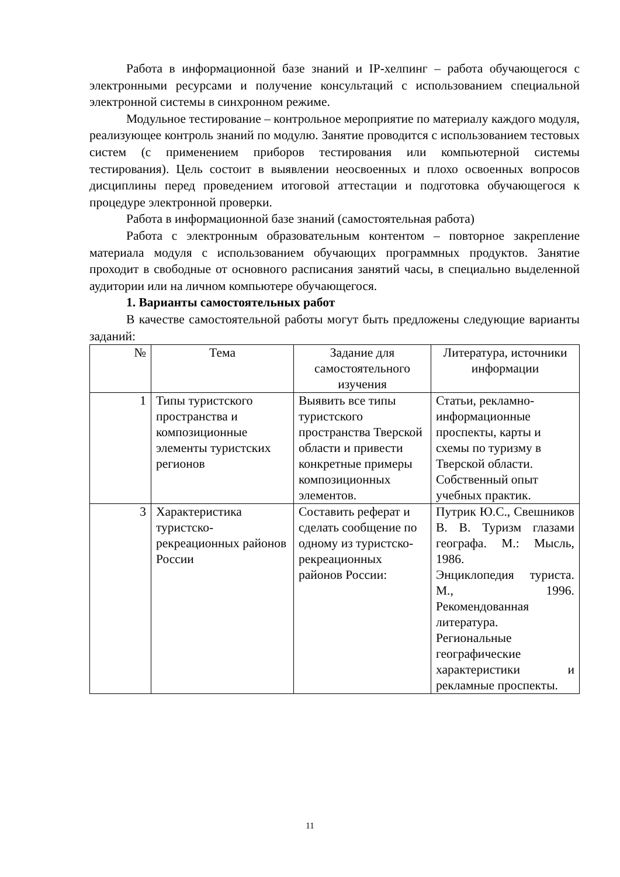Работа в информационной базе знаний и IP-хелпинг – работа обучающегося с электронными ресурсами и получение консультаций с использованием специальной электронной системы в синхронном режиме.
Модульное тестирование – контрольное мероприятие по материалу каждого модуля, реализующее контроль знаний по модулю. Занятие проводится с использованием тестовых систем (с применением приборов тестирования или компьютерной системы тестирования). Цель состоит в выявлении неосвоенных и плохо освоенных вопросов дисциплины перед проведением итоговой аттестации и подготовка обучающегося к процедуре электронной проверки.
Работа в информационной базе знаний (самостоятельная работа)
Работа с электронным образовательным контентом – повторное закрепление материала модуля с использованием обучающих программных продуктов. Занятие проходит в свободные от основного расписания занятий часы, в специально выделенной аудитории или на личном компьютере обучающегося.
1. Варианты самостоятельных работ
В качестве самостоятельной работы могут быть предложены следующие варианты заданий:
| № | Тема | Задание для самостоятельного изучения | Литература, источники информации |
| --- | --- | --- | --- |
| 1 | Типы туристского пространства и композиционные элементы туристских регионов | Выявить все типы туристского пространства Тверской области и привести конкретные примеры композиционных элементов. | Статьи, рекламно-информационные проспекты, карты и схемы по туризму в Тверской области. Собственный опыт учебных практик. |
| 3 | Характеристика туристско-рекреационных районов России | Составить реферат и сделать сообщение по одному из туристско-рекреационных районов России: | Путрик Ю.С., Свешников В. В. Туризм глазами географа. М.: Мысль, 1986. Энциклопедия туриста. М., 1996. Рекомендованная литература. Региональные географические характеристики и рекламные проспекты. |
11